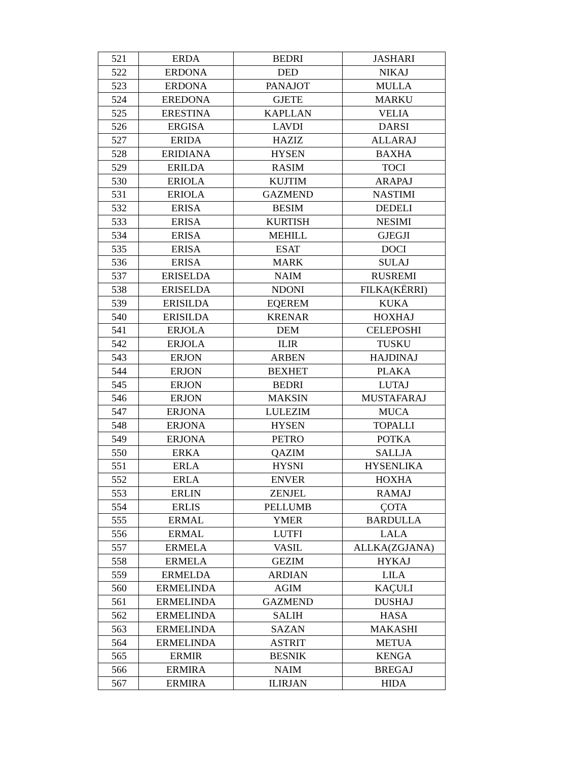| 521 | ERDA | BEDRI | JASHARI |
| 522 | ERDONA | DED | NIKAJ |
| 523 | ERDONA | PANAJOT | MULLA |
| 524 | EREDONA | GJETE | MARKU |
| 525 | ERESTINA | KAPLLAN | VELIA |
| 526 | ERGISA | LAVDI | DARSI |
| 527 | ERIDA | HAZIZ | ALLARAJ |
| 528 | ERIDIANA | HYSEN | BAXHA |
| 529 | ERILDA | RASIM | TOCI |
| 530 | ERIOLA | KUJTIM | ARAPAJ |
| 531 | ERIOLA | GAZMEND | NASTIMI |
| 532 | ERISA | BESIM | DEDELI |
| 533 | ERISA | KURTISH | NESIMI |
| 534 | ERISA | MEHILL | GJEGJI |
| 535 | ERISA | ESAT | DOCI |
| 536 | ERISA | MARK | SULAJ |
| 537 | ERISELDA | NAIM | RUSREMI |
| 538 | ERISELDA | NDONI | FILKA(KËRRI) |
| 539 | ERISILDA | EQEREM | KUKA |
| 540 | ERISILDA | KRENAR | HOXHAJ |
| 541 | ERJOLA | DEM | CELEPOSHI |
| 542 | ERJOLA | ILIR | TUSKU |
| 543 | ERJON | ARBEN | HAJDINAJ |
| 544 | ERJON | BEXHET | PLAKA |
| 545 | ERJON | BEDRI | LUTAJ |
| 546 | ERJON | MAKSIN | MUSTAFARAJ |
| 547 | ERJONA | LULEZIM | MUCA |
| 548 | ERJONA | HYSEN | TOPALLI |
| 549 | ERJONA | PETRO | POTKA |
| 550 | ERKA | QAZIM | SALLJA |
| 551 | ERLA | HYSNI | HYSENLIKA |
| 552 | ERLA | ENVER | HOXHA |
| 553 | ERLIN | ZENJEL | RAMAJ |
| 554 | ERLIS | PELLUMB | ÇOTA |
| 555 | ERMAL | YMER | BARDULLA |
| 556 | ERMAL | LUTFI | LALA |
| 557 | ERMELA | VASIL | ALLKA(ZGJANA) |
| 558 | ERMELA | GEZIM | HYKAJ |
| 559 | ERMELDA | ARDIAN | LILA |
| 560 | ERMELINDA | AGIM | KAÇULI |
| 561 | ERMELINDA | GAZMEND | DUSHAJ |
| 562 | ERMELINDA | SALIH | HASA |
| 563 | ERMELINDA | SAZAN | MAKASHI |
| 564 | ERMELINDA | ASTRIT | METUA |
| 565 | ERMIR | BESNIK | KENGA |
| 566 | ERMIRA | NAIM | BREGAJ |
| 567 | ERMIRA | ILIRJAN | HIDA |